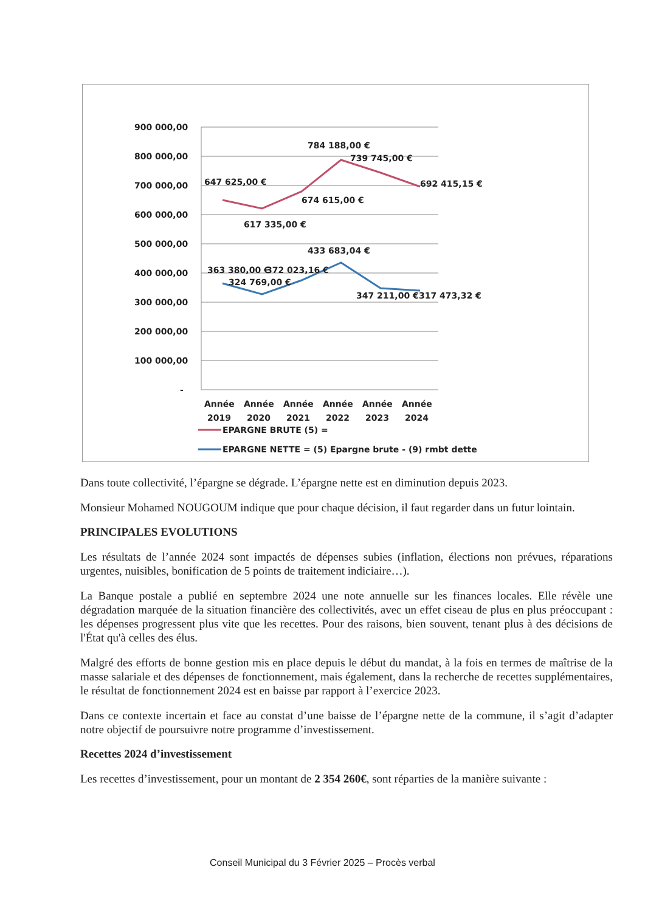900 000,00
800 000,00
700 000,00
600 000,00
500 000,00
400 000,00
300 000,00
200 000,00
100 000,00
-
647 625,00 €
617 335,00 €
674 615,00 €
784 188,00 €
739 745,00 €
692 415,15 €
363 380,00 €
372 023,16 €
324 769,00 €
433 683,04 €
347 211,00 €
317 473,32 €
Année
Année
Année
Année
Année
Année
2019
2020
2021
2022
2023
2024
EPARGNE BRUTE (5) =
EPARGNE NETTE = (5) Epargne brute - (9) rmbt dette
Dans toute collectivité, l’épargne se dégrade. L’épargne nette est en diminution depuis 2023.
Monsieur Mohamed NOUGOUM indique que pour chaque décision, il faut regarder dans un futur lointain.
PRINCIPALES EVOLUTIONS
Les résultats de l’année 2024 sont impactés de dépenses subies (inflation, élections non prévues, réparations urgentes, nuisibles, bonification de 5 points de traitement indiciaire…).
La Banque postale a publié en septembre 2024 une note annuelle sur les finances locales. Elle révèle une dégradation marquée de la situation financière des collectivités, avec un effet ciseau de plus en plus préoccupant : les dépenses progressent plus vite que les recettes. Pour des raisons, bien souvent, tenant plus à des décisions de l'État qu'à celles des élus.
Malgré des efforts de bonne gestion mis en place depuis le début du mandat, à la fois en termes de maîtrise de la masse salariale et des dépenses de fonctionnement, mais également, dans la recherche de recettes supplémentaires, le résultat de fonctionnement 2024 est en baisse par rapport à l’exercice 2023.
Dans ce contexte incertain et face au constat d’une baisse de l’épargne nette de la commune, il s’agit d’adapter notre objectif de poursuivre notre programme d’investissement.
Recettes 2024 d’investissement
Les recettes d’investissement, pour un montant de 2 354 260€, sont réparties de la manière suivante :
Conseil Municipal du 3 Février 2025 – Procès verbal